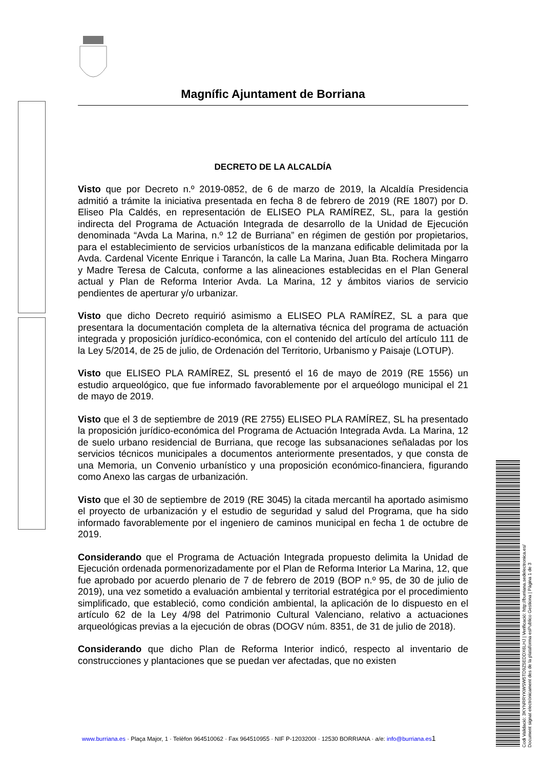Magnífic Ajuntament de Borriana
DECRETO DE LA ALCALDÍA
Visto que por Decreto n.º 2019-0852, de 6 de marzo de 2019, la Alcaldía Presidencia admitió a trámite la iniciativa presentada en fecha 8 de febrero de 2019 (RE 1807) por D. Eliseo Pla Caldés, en representación de ELISEO PLA RAMÍREZ, SL, para la gestión indirecta del Programa de Actuación Integrada de desarrollo de la Unidad de Ejecución denominada “Avda La Marina, n.º 12 de Burriana” en régimen de gestión por propietarios, para el establecimiento de servicios urbanísticos de la manzana edificable delimitada por la Avda. Cardenal Vicente Enrique i Tarancón, la calle La Marina, Juan Bta. Rochera Mingarro y Madre Teresa de Calcuta, conforme a las alineaciones establecidas en el Plan General actual y Plan de Reforma Interior Avda. La Marina, 12 y ámbitos viarios de servicio pendientes de aperturar y/o urbanizar.
Visto que dicho Decreto requirió asimismo a ELISEO PLA RAMÍREZ, SL a para que presentara la documentación completa de la alternativa técnica del programa de actuación integrada y proposición jurídico-económica, con el contenido del artículo del artículo 111 de la Ley 5/2014, de 25 de julio, de Ordenación del Territorio, Urbanismo y Paisaje (LOTUP).
Visto que ELISEO PLA RAMÍREZ, SL presentó el 16 de mayo de 2019 (RE 1556) un estudio arqueológico, que fue informado favorablemente por el arqueólogo municipal el 21 de mayo de 2019.
Visto que el 3 de septiembre de 2019 (RE 2755) ELISEO PLA RAMÍREZ, SL ha presentado la proposición jurídico-económica del Programa de Actuación Integrada Avda. La Marina, 12 de suelo urbano residencial de Burriana, que recoge las subsanaciones señaladas por los servicios técnicos municipales a documentos anteriormente presentados, y que consta de una Memoria, un Convenio urbanístico y una proposición económico-financiera, figurando como Anexo las cargas de urbanización.
Visto que el 30 de septiembre de 2019 (RE 3045) la citada mercantil ha aportado asimismo el proyecto de urbanización y el estudio de seguridad y salud del Programa, que ha sido informado favorablemente por el ingeniero de caminos municipal en fecha 1 de octubre de 2019.
Considerando que el Programa de Actuación Integrada propuesto delimita la Unidad de Ejecución ordenada pormenorizadamente por el Plan de Reforma Interior La Marina, 12, que fue aprobado por acuerdo plenario de 7 de febrero de 2019 (BOP n.º 95, de 30 de julio de 2019), una vez sometido a evaluación ambiental y territorial estratégica por el procedimiento simplificado, que estableció, como condición ambiental, la aplicación de lo dispuesto en el artículo 62 de la Ley 4/98 del Patrimonio Cultural Valenciano, relativo a actuaciones arqueológicas previas a la ejecución de obras (DOGV núm. 8351, de 31 de julio de 2018).
Considerando que dicho Plan de Reforma Interior indicó, respecto al inventario de construcciones y plantaciones que se puedan ver afectadas, que no existen
www.burriana.es · Plaça Major, 1 · Telèfon 964510062 · Fax 964510955 · NIF P-1203200I · 12530 BORRIANA · a/e: info@burriana.es 1
Codi Validació: 3KYNRRYKWSW5TD9Z5EDDX6LHJ | Verificació: http://burriana.sedelectronica.es/
Document signat electrònicament des de la plataforma esPublico Gestiona | Pàgina 1 de 3